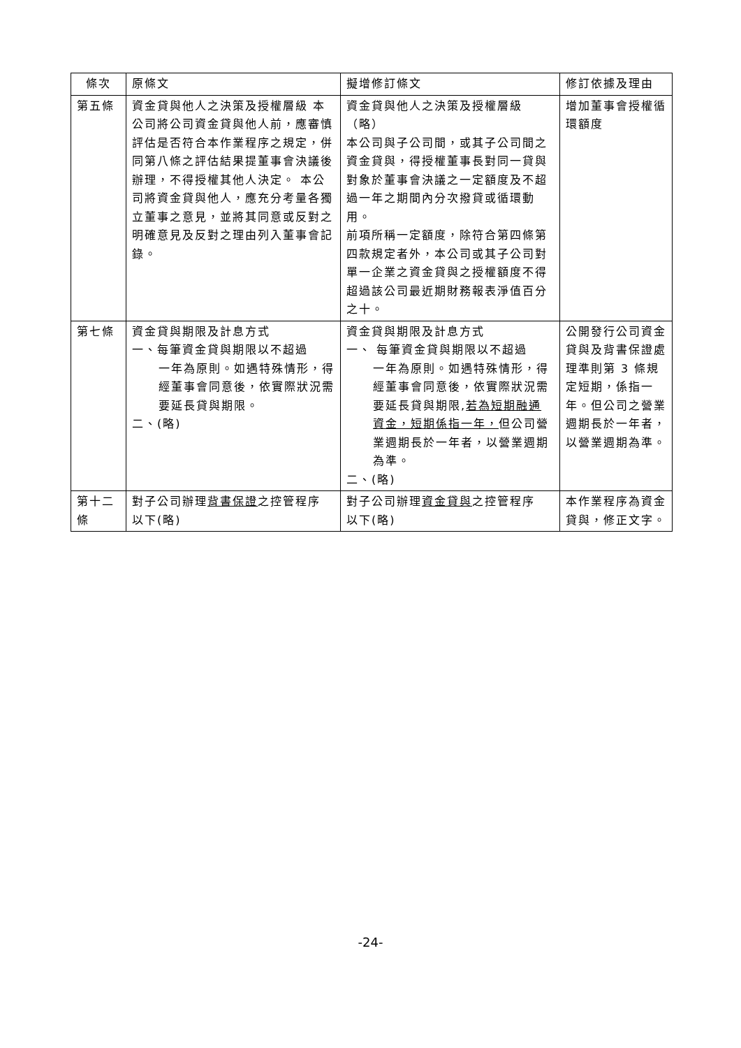| 條次 | 原條文 | 擬增修訂條文 | 修訂依據及理由 |
| 第五條 | 資金貸與他人之決策及授權層級 本公司將公司資金貸與他人前，應審慎評估是否符合本作業程序之規定，併同第八條之評估結果提董事會決議後辦理，不得授權其他人決定。 本公司將資金貸與他人，應充分考量各獨立董事之意見，並將其同意或反對之明確意見及反對之理由列入董事會記錄。 | 資金貸與他人之決策及授權層級（略） 本公司與子公司間，或其子公司間之資金貸與，得授權董事長對同一貸與對象於董事會決議之一定額度及不超過一年之期間內分次撥貸或循環動用。 前項所稱一定額度，除符合第四條第四款規定者外，本公司或其子公司對單一企業之資金貸與之授權額度不得超過該公司最近期財務報表淨值百分之十。 | 增加董事會授權循環額度 |
| 第七條 | 資金貸與期限及計息方式 一、每筆資金貸與期限以不超過 一年為原則。如遇特殊情形，得經董事會同意後，依實際狀況需要延長貸與期限。 二、(略) | 資金貸與期限及計息方式 一、 每筆資金貸與期限以不超過 一年為原則。如遇特殊情形，得經董事會同意後，依實際狀況需要延長貸與期限, 若為短期融通資金，短期係指一年， 但公司營業週期長於一年者，以營業週期為準。 二、(略) | 公開發行公司資金貸與及背書保證處理準則第 3 條規定短期，係指一年。但公司之營業週期長於一年者，以營業週期為準。 |
| 第十二條 | 對子公司辦理 背書保證 之控管程序 以下(略) | 對子公司辦理 資金貸與 之控管程序 以下(略) | 本作業程序為資金貸與，修正文字。 |
-24-